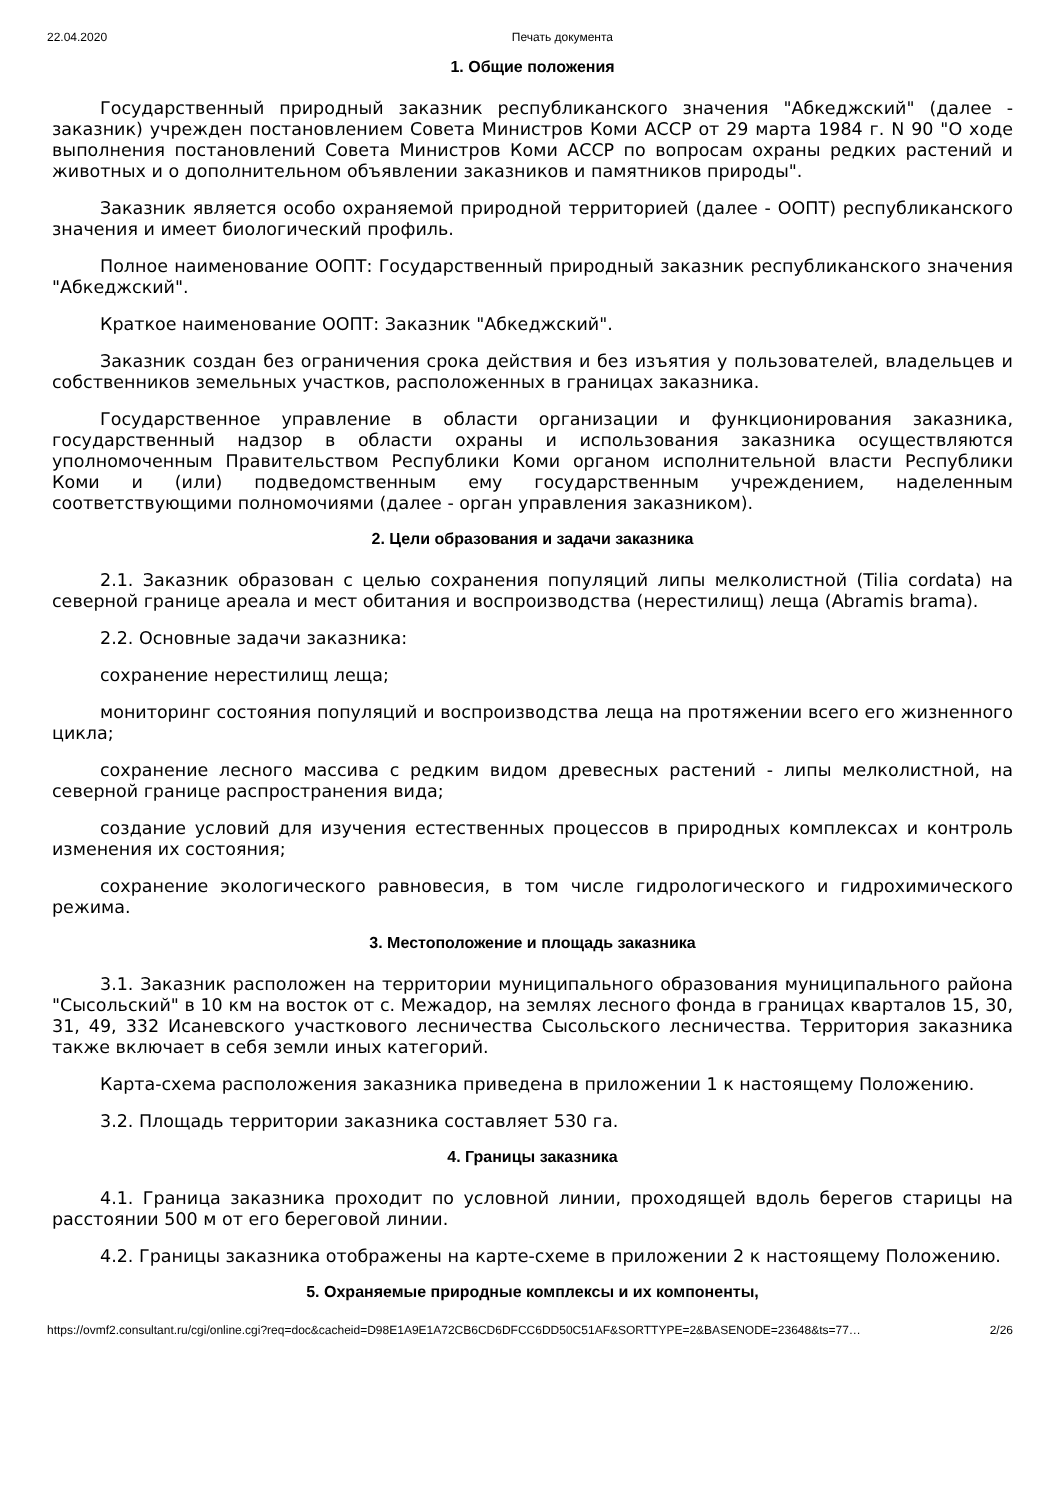22.04.2020 Печать документа
1. Общие положения
Государственный природный заказник республиканского значения "Абкеджский" (далее - заказник) учрежден постановлением Совета Министров Коми АССР от 29 марта 1984 г. N 90 "О ходе выполнения постановлений Совета Министров Коми АССР по вопросам охраны редких растений и животных и о дополнительном объявлении заказников и памятников природы".
Заказник является особо охраняемой природной территорией (далее - ООПТ) республиканского значения и имеет биологический профиль.
Полное наименование ООПТ: Государственный природный заказник республиканского значения "Абкеджский".
Краткое наименование ООПТ: Заказник "Абкеджский".
Заказник создан без ограничения срока действия и без изъятия у пользователей, владельцев и собственников земельных участков, расположенных в границах заказника.
Государственное управление в области организации и функционирования заказника, государственный надзор в области охраны и использования заказника осуществляются уполномоченным Правительством Республики Коми органом исполнительной власти Республики Коми и (или) подведомственным ему государственным учреждением, наделенным соответствующими полномочиями (далее - орган управления заказником).
2. Цели образования и задачи заказника
2.1. Заказник образован с целью сохранения популяций липы мелколистной (Tilia cordata) на северной границе ареала и мест обитания и воспроизводства (нерестилищ) леща (Abramis brama).
2.2. Основные задачи заказника:
сохранение нерестилищ леща;
мониторинг состояния популяций и воспроизводства леща на протяжении всего его жизненного цикла;
сохранение лесного массива с редким видом древесных растений - липы мелколистной, на северной границе распространения вида;
создание условий для изучения естественных процессов в природных комплексах и контроль изменения их состояния;
сохранение экологического равновесия, в том числе гидрологического и гидрохимического режима.
3. Местоположение и площадь заказника
3.1. Заказник расположен на территории муниципального образования муниципального района "Сысольский" в 10 км на восток от с. Межадор, на землях лесного фонда в границах кварталов 15, 30, 31, 49, 332 Исаневского участкового лесничества Сысольского лесничества. Территория заказника также включает в себя земли иных категорий.
Карта-схема расположения заказника приведена в приложении 1 к настоящему Положению.
3.2. Площадь территории заказника составляет 530 га.
4. Границы заказника
4.1. Граница заказника проходит по условной линии, проходящей вдоль берегов старицы на расстоянии 500 м от его береговой линии.
4.2. Границы заказника отображены на карте-схеме в приложении 2 к настоящему Положению.
5. Охраняемые природные комплексы и их компоненты,
https://ovmf2.consultant.ru/cgi/online.cgi?req=doc&cacheid=D98E1A9E1A72CB6CD6DFCC6DD50C51AF&SORTTYPE=2&BASENODE=23648&ts=77… 2/26